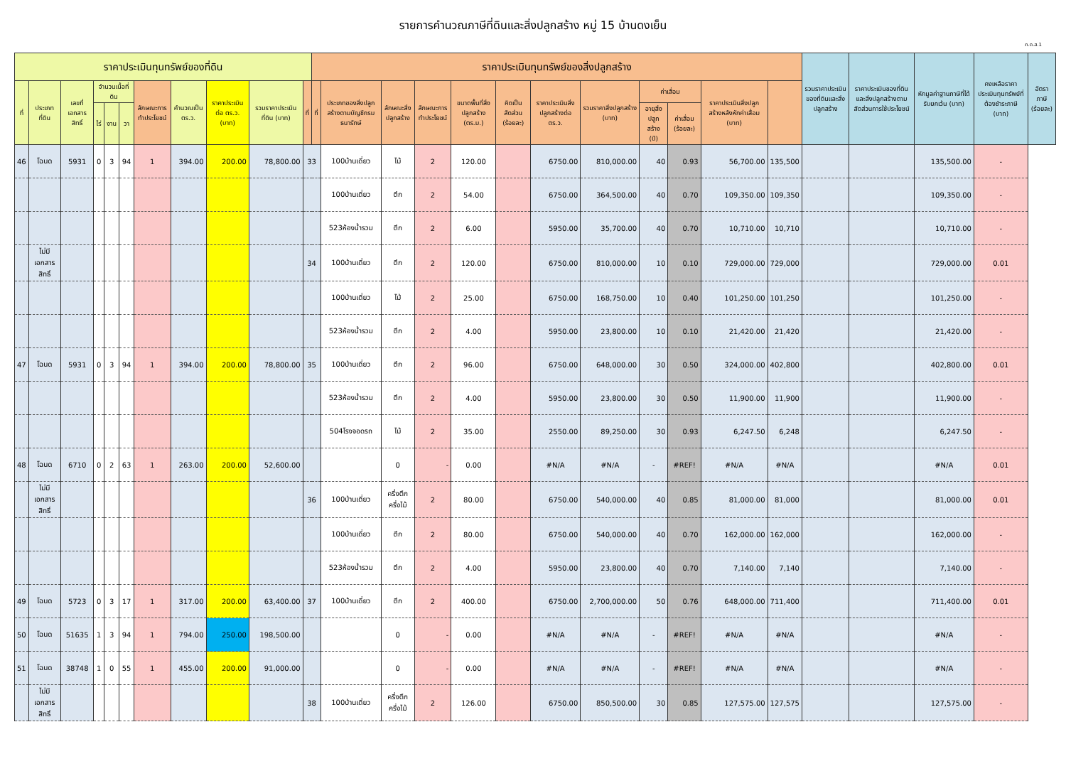รายการคำนวณภาษีที่ดินและสิ่งปลูกสร้าง หมู่ 15 บ้านดงเย็น
ภ.ด.ส.1
| ราคาประเมินทุนทรัพย์ของที่ดิน | | | | | | | | | | | ราคาประเมินทุนทรัพย์ของสิ่งปลูกสร้าง | | | | | | | | | | | | รวมราคาประเมินของที่ดินและสิ่งปลูกสร้าง | ราคาประเมินของที่ดินและสิ่งปลูกสร้างตามสัดส่วนการใช้ประโยชน์ | หักมูลค่าฐานภาษีที่ได้รับยกเว้น (บาท) | คงเหลือราคาประเมินทุนทรัพย์ที่ต้องชำระภาษี (บาท) | อัตราภาษี (ร้อยละ) |
| --- | --- | --- | --- | --- | --- | --- | --- | --- | --- | --- | --- | --- | --- | --- | --- | --- | --- | --- | --- | --- | --- | --- | --- | --- | --- | --- | --- |
| ที่ | ประเภทที่ดิน | เลขที่เอกสารสิทธิ์ | จำนวนเนื้อที่ดิน | | | ลักษณะการทำประโยชน์ | คำนวณเป็น ตร.ว. | ราคาประเมินต่อ ตร.ว. (บาท) | รวมราคาประเมินที่ดิน (บาท) | ที่ | ที่ | ประเภทของสิ่งปลูกสร้างตามบัญชีกรมธนารักษ์ | ลักษณะสิ่งปลูกสร้าง | ลักษณะการทำประโยชน์ | ขนาดพื้นที่สิ่งปลูกสร้าง (ตร.ม.) | คิดเป็นสัดส่วน (ร้อยละ) | ราคาประเมินสิ่งปลูกสร้างต่อ ตร.ว. | รวมราคาสิ่งปลูกสร้าง (บาท) | ค่าเสื่อม | | ราคาประเมินสิ่งปลูกสร้างหลังหักค่าเสื่อม (บาท) | | | | | | |
| | | | ไร่ | งาน | วา | | | | | | | | | | | | | | อายุสิ่งปลูกสร้าง (ปี) | ค่าเสื่อม (ร้อยละ) | | | | | | | |
| 46 | โฉนด | 5931 | 0 | 3 | 94 | 1 | 394.00 | 200.00 | 78,800.00 | 33 | | 100บ้านเดี่ยว | ไม้ | 2 | 120.00 | | 6750.00 | 810,000.00 | 40 | 0.93 | 56,700.00 | 135,500 | | | 135,500.00 | - | |
| | | | | | | | | | | | | 100บ้านเดี่ยว | ตึก | 2 | 54.00 | | 6750.00 | 364,500.00 | 40 | 0.70 | 109,350.00 | 109,350 | | | 109,350.00 | - | |
| | | | | | | | | | | | | 523ห้องน้ำรวม | ตึก | 2 | 6.00 | | 5950.00 | 35,700.00 | 40 | 0.70 | 10,710.00 | 10,710 | | | 10,710.00 | - | |
| | ไม่มีเอกสารสิทธิ์ | | | | | | | | | 34 | | 100บ้านเดี่ยว | ตึก | 2 | 120.00 | | 6750.00 | 810,000.00 | 10 | 0.10 | 729,000.00 | 729,000 | | | 729,000.00 | 0.01 | |
| | | | | | | | | | | | | 100บ้านเดี่ยว | ไม้ | 2 | 25.00 | | 6750.00 | 168,750.00 | 10 | 0.40 | 101,250.00 | 101,250 | | | 101,250.00 | - | |
| | | | | | | | | | | | | 523ห้องน้ำรวม | ตึก | 2 | 4.00 | | 5950.00 | 23,800.00 | 10 | 0.10 | 21,420.00 | 21,420 | | | 21,420.00 | - | |
| 47 | โฉนด | 5931 | 0 | 3 | 94 | 1 | 394.00 | 200.00 | 78,800.00 | 35 | | 100บ้านเดี่ยว | ตึก | 2 | 96.00 | | 6750.00 | 648,000.00 | 30 | 0.50 | 324,000.00 | 402,800 | | | 402,800.00 | 0.01 | |
| | | | | | | | | | | | | 523ห้องน้ำรวม | ตึก | 2 | 4.00 | | 5950.00 | 23,800.00 | 30 | 0.50 | 11,900.00 | 11,900 | | | 11,900.00 | - | |
| | | | | | | | | | | | | 504โรงจอดรถ | ไม้ | 2 | 35.00 | | 2550.00 | 89,250.00 | 30 | 0.93 | 6,247.50 | 6,248 | | | 6,247.50 | - | |
| 48 | โฉนด | 6710 | 0 | 2 | 63 | 1 | 263.00 | 200.00 | 52,600.00 | | | | 0 | - | 0.00 | | #N/A | #N/A | - | #REF! | #N/A | #N/A | | | #N/A | 0.01 | |
| | ไม่มีเอกสารสิทธิ์ | | | | | | | | | 36 | | 100บ้านเดี่ยว | ครึ่งตึกครึ่งไม้ | 2 | 80.00 | | 6750.00 | 540,000.00 | 40 | 0.85 | 81,000.00 | 81,000 | | | 81,000.00 | 0.01 | |
| | | | | | | | | | | | | 100บ้านเดี่ยว | ตึก | 2 | 80.00 | | 6750.00 | 540,000.00 | 40 | 0.70 | 162,000.00 | 162,000 | | | 162,000.00 | - | |
| | | | | | | | | | | | | 523ห้องน้ำรวม | ตึก | 2 | 4.00 | | 5950.00 | 23,800.00 | 40 | 0.70 | 7,140.00 | 7,140 | | | 7,140.00 | - | |
| 49 | โฉนด | 5723 | 0 | 3 | 17 | 1 | 317.00 | 200.00 | 63,400.00 | 37 | | 100บ้านเดี่ยว | ตึก | 2 | 400.00 | | 6750.00 | 2,700,000.00 | 50 | 0.76 | 648,000.00 | 711,400 | | | 711,400.00 | 0.01 | |
| 50 | โฉนด | 51635 | 1 | 3 | 94 | 1 | 794.00 | 250.00 | 198,500.00 | | | | 0 | - | 0.00 | | #N/A | #N/A | - | #REF! | #N/A | #N/A | | | #N/A | - | |
| 51 | โฉนด | 38748 | 1 | 0 | 55 | 1 | 455.00 | 200.00 | 91,000.00 | | | | 0 | - | 0.00 | | #N/A | #N/A | - | #REF! | #N/A | #N/A | | | #N/A | - | |
| | ไม่มีเอกสารสิทธิ์ | | | | | | | | | 38 | | 100บ้านเดี่ยว | ครึ่งตึกครึ่งไม้ | 2 | 126.00 | | 6750.00 | 850,500.00 | 30 | 0.85 | 127,575.00 | 127,575 | | | 127,575.00 | - | |